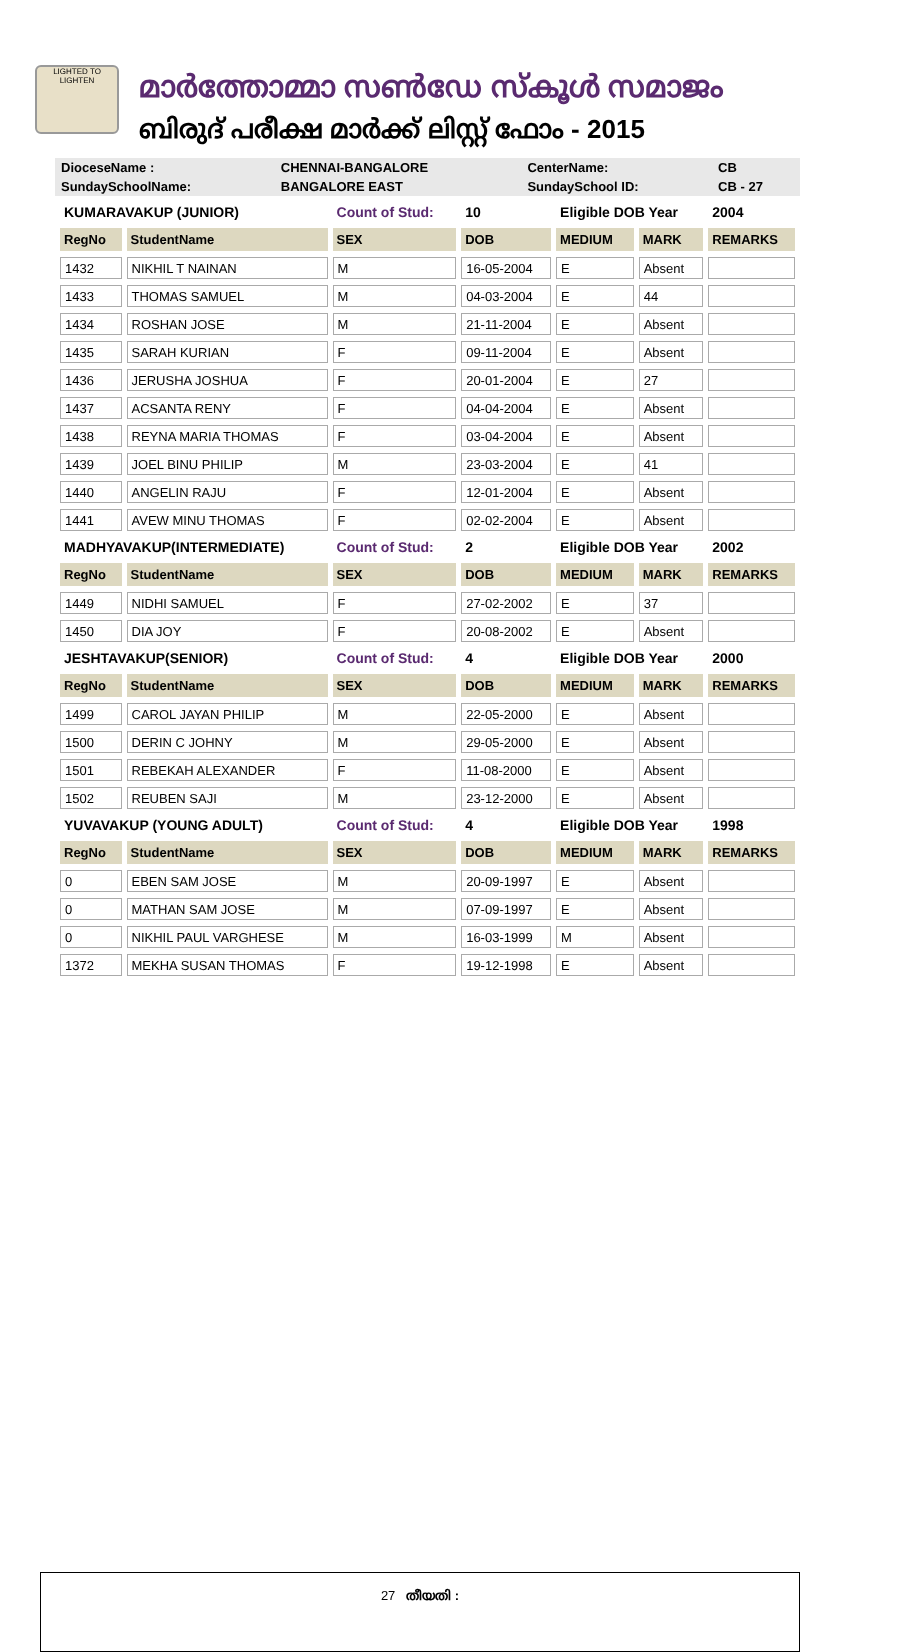LIGHTED TO LIGHTEN
മാർത്തോമ്മാ സൺഡേ സ്കൂൾ സമാജം
ബിരുദ് പരീക്ഷ മാർക്ക് ലിസ്റ്റ് ഫോം - 2015
| DioceseName : | CHENNAI-BANGALORE | CenterName: | CB |
| SundaySchoolName: | BANGALORE EAST | SundaySchool ID: | CB - 27 |
| KUMARAVAKUP (JUNIOR) | | Count of Stud: | 10 | Eligible DOB Year | | 2004 |
| RegNo | StudentName | SEX | DOB | MEDIUM | MARK | REMARKS |
| 1432 | NIKHIL T NAINAN | M | 16-05-2004 | E | Absent | |
| 1433 | THOMAS SAMUEL | M | 04-03-2004 | E | 44 | |
| 1434 | ROSHAN JOSE | M | 21-11-2004 | E | Absent | |
| 1435 | SARAH KURIAN | F | 09-11-2004 | E | Absent | |
| 1436 | JERUSHA JOSHUA | F | 20-01-2004 | E | 27 | |
| 1437 | ACSANTA RENY | F | 04-04-2004 | E | Absent | |
| 1438 | REYNA MARIA THOMAS | F | 03-04-2004 | E | Absent | |
| 1439 | JOEL BINU PHILIP | M | 23-03-2004 | E | 41 | |
| 1440 | ANGELIN RAJU | F | 12-01-2004 | E | Absent | |
| 1441 | AVEW MINU THOMAS | F | 02-02-2004 | E | Absent | |
| MADHYAVAKUP(INTERMEDIATE) | | Count of Stud: | 2 | Eligible DOB Year | | 2002 |
| RegNo | StudentName | SEX | DOB | MEDIUM | MARK | REMARKS |
| 1449 | NIDHI SAMUEL | F | 27-02-2002 | E | 37 | |
| 1450 | DIA JOY | F | 20-08-2002 | E | Absent | |
| JESHTAVAKUP(SENIOR) | | Count of Stud: | 4 | Eligible DOB Year | | 2000 |
| RegNo | StudentName | SEX | DOB | MEDIUM | MARK | REMARKS |
| 1499 | CAROL JAYAN PHILIP | M | 22-05-2000 | E | Absent | |
| 1500 | DERIN C JOHNY | M | 29-05-2000 | E | Absent | |
| 1501 | REBEKAH ALEXANDER | F | 11-08-2000 | E | Absent | |
| 1502 | REUBEN SAJI | M | 23-12-2000 | E | Absent | |
| YUVAVAKUP (YOUNG ADULT) | | Count of Stud: | 4 | Eligible DOB Year | | 1998 |
| RegNo | StudentName | SEX | DOB | MEDIUM | MARK | REMARKS |
| 0 | EBEN SAM JOSE | M | 20-09-1997 | E | Absent | |
| 0 | MATHAN SAM JOSE | M | 07-09-1997 | E | Absent | |
| 0 | NIKHIL PAUL VARGHESE | M | 16-03-1999 | M | Absent | |
| 1372 | MEKHA SUSAN THOMAS | F | 19-12-1998 | E | Absent | |
27 തീയതി :